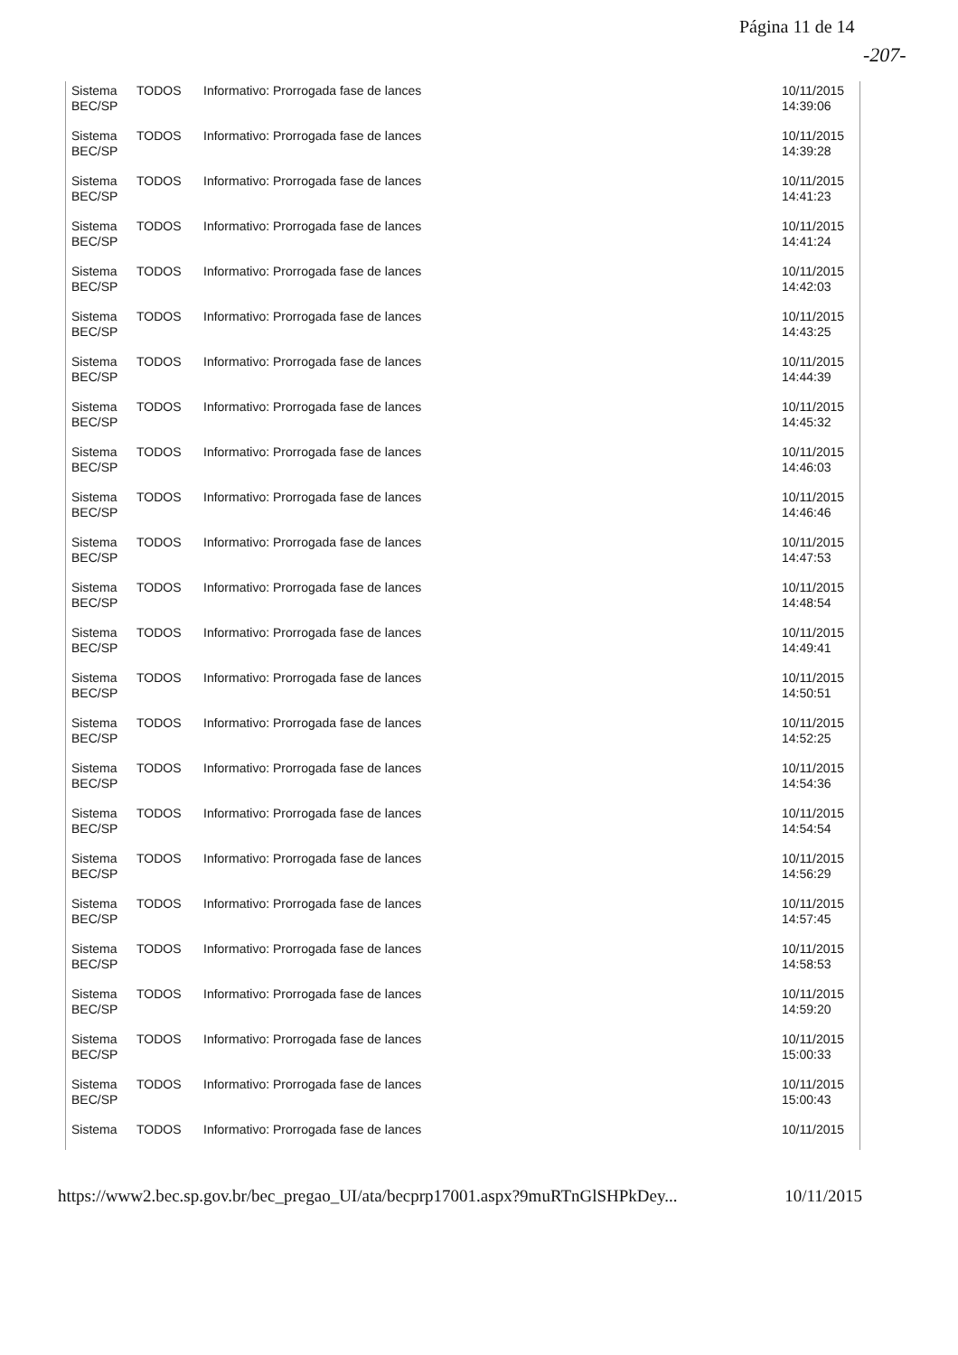Página 11 de 14
-207-
| Sistema BEC/SP | TODOS | Informativo: Prorrogada fase de lances | 10/11/2015 14:39:06 |
| Sistema BEC/SP | TODOS | Informativo: Prorrogada fase de lances | 10/11/2015 14:39:28 |
| Sistema BEC/SP | TODOS | Informativo: Prorrogada fase de lances | 10/11/2015 14:41:23 |
| Sistema BEC/SP | TODOS | Informativo: Prorrogada fase de lances | 10/11/2015 14:41:24 |
| Sistema BEC/SP | TODOS | Informativo: Prorrogada fase de lances | 10/11/2015 14:42:03 |
| Sistema BEC/SP | TODOS | Informativo: Prorrogada fase de lances | 10/11/2015 14:43:25 |
| Sistema BEC/SP | TODOS | Informativo: Prorrogada fase de lances | 10/11/2015 14:44:39 |
| Sistema BEC/SP | TODOS | Informativo: Prorrogada fase de lances | 10/11/2015 14:45:32 |
| Sistema BEC/SP | TODOS | Informativo: Prorrogada fase de lances | 10/11/2015 14:46:03 |
| Sistema BEC/SP | TODOS | Informativo: Prorrogada fase de lances | 10/11/2015 14:46:46 |
| Sistema BEC/SP | TODOS | Informativo: Prorrogada fase de lances | 10/11/2015 14:47:53 |
| Sistema BEC/SP | TODOS | Informativo: Prorrogada fase de lances | 10/11/2015 14:48:54 |
| Sistema BEC/SP | TODOS | Informativo: Prorrogada fase de lances | 10/11/2015 14:49:41 |
| Sistema BEC/SP | TODOS | Informativo: Prorrogada fase de lances | 10/11/2015 14:50:51 |
| Sistema BEC/SP | TODOS | Informativo: Prorrogada fase de lances | 10/11/2015 14:52:25 |
| Sistema BEC/SP | TODOS | Informativo: Prorrogada fase de lances | 10/11/2015 14:54:36 |
| Sistema BEC/SP | TODOS | Informativo: Prorrogada fase de lances | 10/11/2015 14:54:54 |
| Sistema BEC/SP | TODOS | Informativo: Prorrogada fase de lances | 10/11/2015 14:56:29 |
| Sistema BEC/SP | TODOS | Informativo: Prorrogada fase de lances | 10/11/2015 14:57:45 |
| Sistema BEC/SP | TODOS | Informativo: Prorrogada fase de lances | 10/11/2015 14:58:53 |
| Sistema BEC/SP | TODOS | Informativo: Prorrogada fase de lances | 10/11/2015 14:59:20 |
| Sistema BEC/SP | TODOS | Informativo: Prorrogada fase de lances | 10/11/2015 15:00:33 |
| Sistema BEC/SP | TODOS | Informativo: Prorrogada fase de lances | 10/11/2015 15:00:43 |
| Sistema | TODOS | Informativo: Prorrogada fase de lances | 10/11/2015 |
https://www2.bec.sp.gov.br/bec_pregao_UI/ata/becprp17001.aspx?9muRTnGlSHPkDey... 10/11/2015